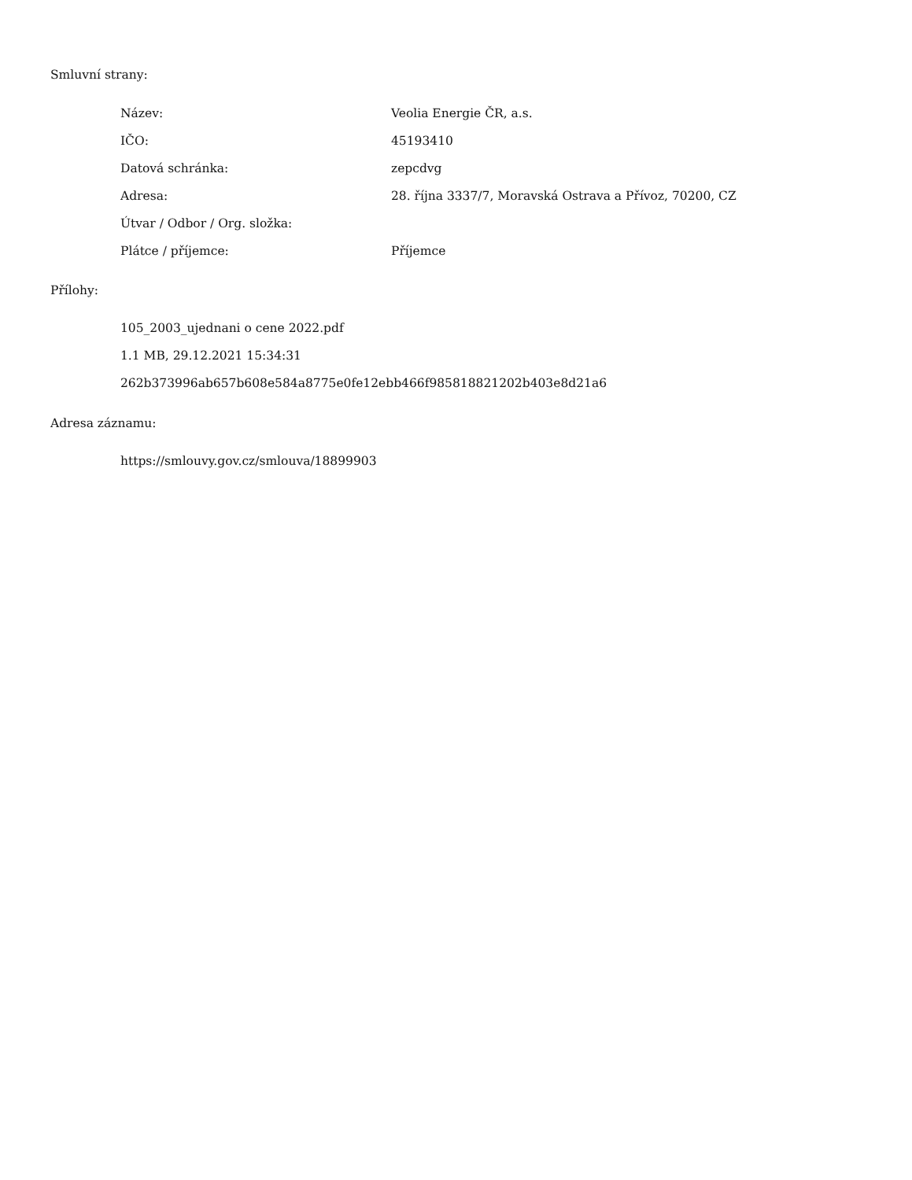Smluvní strany:
| Název: | Veolia Energie ČR, a.s. |
| IČO: | 45193410 |
| Datová schránka: | zepcdvg |
| Adresa: | 28. října 3337/7, Moravská Ostrava a Přívoz, 70200, CZ |
| Útvar / Odbor / Org. složka: | |
| Plátce / příjemce: | Příjemce |
Přílohy:
105_2003_ujednani o cene 2022.pdf
1.1 MB, 29.12.2021 15:34:31
262b373996ab657b608e584a8775e0fe12ebb466f985818821202b403e8d21a6
Adresa záznamu:
https://smlouvy.gov.cz/smlouva/18899903